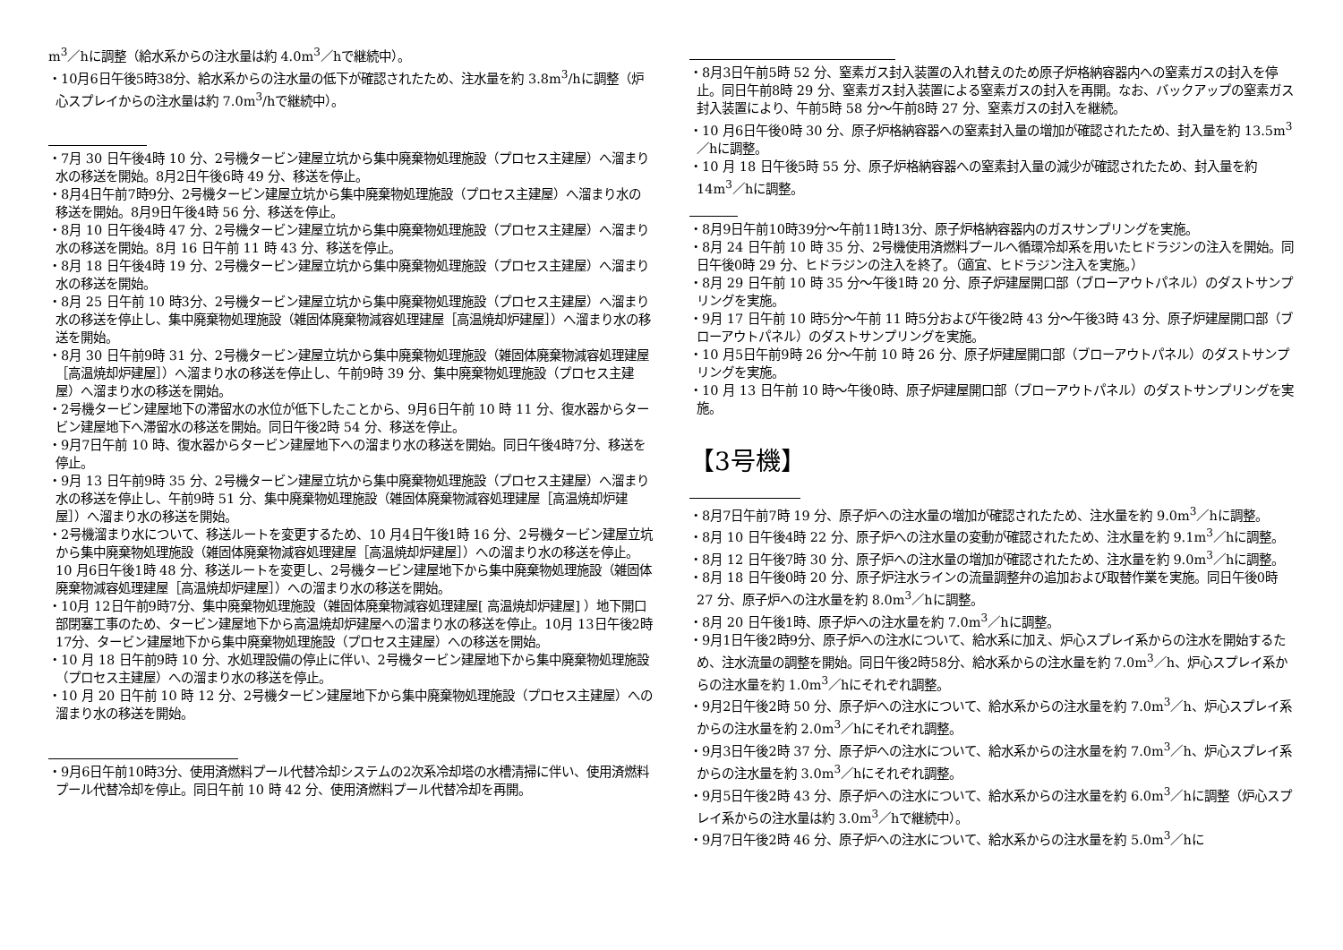m<sup>3</sup>／hに調整（給水系からの注水量は約 4.0m<sup>3</sup>／hで継続中）。
・10月6日午後5時38分、給水系からの注水量の低下が確認されたため、注水量を約 3.8m<sup>3</sup>/hに調整（炉心スプレイからの注水量は約 7.0m<sup>3</sup>/hで継続中）。
・7月 30 日午後4時 10 分、2号機タービン建屋立坑から集中廃棄物処理施設（プロセス主建屋）へ溜まり水の移送を開始。8月2日午後6時 49 分、移送を停止。
・8月4日午前7時9分、2号機タービン建屋立坑から集中廃棄物処理施設（プロセス主建屋）へ溜まり水の移送を開始。8月9日午後4時 56 分、移送を停止。
・8月 10 日午後4時 47 分、2号機タービン建屋立坑から集中廃棄物処理施設（プロセス主建屋）へ溜まり水の移送を開始。8月 16 日午前 11 時 43 分、移送を停止。
・8月 18 日午後4時 19 分、2号機タービン建屋立坑から集中廃棄物処理施設（プロセス主建屋）へ溜まり水の移送を開始。
・8月 25 日午前 10 時3分、2号機タービン建屋立坑から集中廃棄物処理施設（プロセス主建屋）へ溜まり水の移送を停止し、集中廃棄物処理施設（雑固体廃棄物減容処理建屋［高温焼却炉建屋］）へ溜まり水の移送を開始。
・8月 30 日午前9時 31 分、2号機タービン建屋立坑から集中廃棄物処理施設（雑固体廃棄物減容処理建屋［高温焼却炉建屋］）へ溜まり水の移送を停止し、午前9時 39 分、集中廃棄物処理施設（プロセス主建屋）へ溜まり水の移送を開始。
・2号機タービン建屋地下の滞留水の水位が低下したことから、9月6日午前 10 時 11 分、復水器からタービン建屋地下へ滞留水の移送を開始。同日午後2時 54 分、移送を停止。
・9月7日午前 10 時、復水器からタービン建屋地下への溜まり水の移送を開始。同日午後4時7分、移送を停止。
・9月 13 日午前9時 35 分、2号機タービン建屋立坑から集中廃棄物処理施設（プロセス主建屋）へ溜まり水の移送を停止し、午前9時 51 分、集中廃棄物処理施設（雑固体廃棄物減容処理建屋［高温焼却炉建屋］）へ溜まり水の移送を開始。
・2号機溜まり水について、移送ルートを変更するため、10 月4日午後1時 16 分、2号機タービン建屋立坑から集中廃棄物処理施設（雑固体廃棄物減容処理建屋［高温焼却炉建屋］）への溜まり水の移送を停止。10 月6日午後1時 48 分、移送ルートを変更し、2号機タービン建屋地下から集中廃棄物処理施設（雑固体廃棄物減容処理建屋［高温焼却炉建屋］）への溜まり水の移送を開始。
・10月 12日午前9時7分、集中廃棄物処理施設（雑固体廃棄物減容処理建屋[ 高温焼却炉建屋] ）地下開口部閉塞工事のため、タービン建屋地下から高温焼却炉建屋への溜まり水の移送を停止。10月 13日午後2時 17分、タービン建屋地下から集中廃棄物処理施設（プロセス主建屋）への移送を開始。
・10 月 18 日午前9時 10 分、水処理設備の停止に伴い、2号機タービン建屋地下から集中廃棄物処理施設（プロセス主建屋）への溜まり水の移送を停止。
・10 月 20 日午前 10 時 12 分、2号機タービン建屋地下から集中廃棄物処理施設（プロセス主建屋）への溜まり水の移送を開始。
・9月6日午前10時3分、使用済燃料プール代替冷却システムの2次系冷却塔の水槽清掃に伴い、使用済燃料プール代替冷却を停止。同日午前 10 時 42 分、使用済燃料プール代替冷却を再開。
・8月3日午前5時 52 分、窒素ガス封入装置の入れ替えのため原子炉格納容器内への窒素ガスの封入を停止。同日午前8時 29 分、窒素ガス封入装置による窒素ガスの封入を再開。なお、バックアップの窒素ガス封入装置により、午前5時 58 分～午前8時 27 分、窒素ガスの封入を継続。
・10 月6日午後0時 30 分、原子炉格納容器への窒素封入量の増加が確認されたため、封入量を約 13.5m<sup>3</sup>／hに調整。
・10 月 18 日午後5時 55 分、原子炉格納容器への窒素封入量の減少が確認されたため、封入量を約 14m<sup>3</sup>／hに調整。
・8月9日午前10時39分～午前11時13分、原子炉格納容器内のガスサンプリングを実施。
・8月 24 日午前 10 時 35 分、2号機使用済燃料プールへ循環冷却系を用いたヒドラジンの注入を開始。同日午後0時 29 分、ヒドラジンの注入を終了。（適宜、ヒドラジン注入を実施。）
・8月 29 日午前 10 時 35 分～午後1時 20 分、原子炉建屋開口部（ブローアウトパネル）のダストサンプリングを実施。
・9月 17 日午前 10 時5分～午前 11 時5分および午後2時 43 分～午後3時 43 分、原子炉建屋開口部（ブローアウトパネル）のダストサンプリングを実施。
・10 月5日午前9時 26 分～午前 10 時 26 分、原子炉建屋開口部（ブローアウトパネル）のダストサンプリングを実施。
・10 月 13 日午前 10 時～午後0時、原子炉建屋開口部（ブローアウトパネル）のダストサンプリングを実施。
【3号機】
・8月7日午前7時 19 分、原子炉への注水量の増加が確認されたため、注水量を約 9.0m<sup>3</sup>／hに調整。
・8月 10 日午後4時 22 分、原子炉への注水量の変動が確認されたため、注水量を約 9.1m<sup>3</sup>／hに調整。
・8月 12 日午後7時 30 分、原子炉への注水量の増加が確認されたため、注水量を約 9.0m<sup>3</sup>／hに調整。
・8月 18 日午後0時 20 分、原子炉注水ラインの流量調整弁の追加および取替作業を実施。同日午後0時 27 分、原子炉への注水量を約 8.0m<sup>3</sup>／hに調整。
・8月 20 日午後1時、原子炉への注水量を約 7.0m<sup>3</sup>／hに調整。
・9月1日午後2時9分、原子炉への注水について、給水系に加え、炉心スプレイ系からの注水を開始するため、注水流量の調整を開始。同日午後2時58分、給水系からの注水量を約 7.0m<sup>3</sup>／h、炉心スプレイ系からの注水量を約 1.0m<sup>3</sup>／hにそれぞれ調整。
・9月2日午後2時 50 分、原子炉への注水について、給水系からの注水量を約 7.0m<sup>3</sup>／h、炉心スプレイ系からの注水量を約 2.0m<sup>3</sup>／hにそれぞれ調整。
・9月3日午後2時 37 分、原子炉への注水について、給水系からの注水量を約 7.0m<sup>3</sup>／h、炉心スプレイ系からの注水量を約 3.0m<sup>3</sup>／hにそれぞれ調整。
・9月5日午後2時 43 分、原子炉への注水について、給水系からの注水量を約 6.0m<sup>3</sup>／hに調整（炉心スプレイ系からの注水量は約 3.0m<sup>3</sup>／hで継続中）。
・9月7日午後2時 46 分、原子炉への注水について、給水系からの注水量を約 5.0m<sup>3</sup>／hに